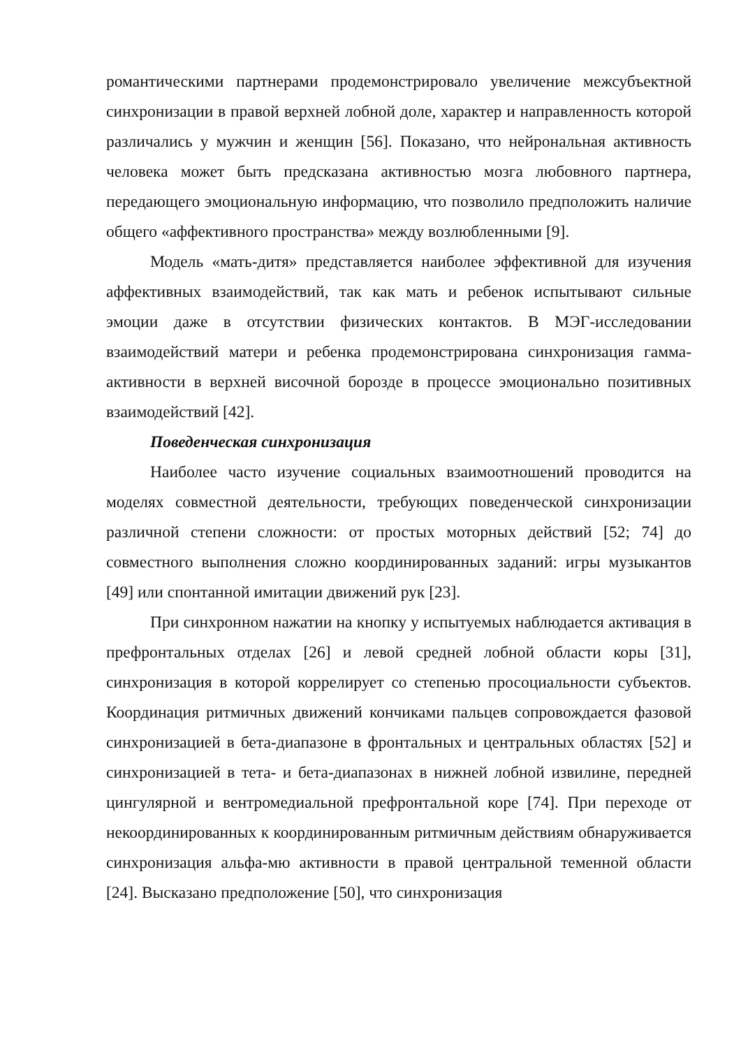романтическими партнерами продемонстрировало увеличение межсубъектной синхронизации в правой верхней лобной доле, характер и направленность которой различались у мужчин и женщин [56]. Показано, что нейрональная активность человека может быть предсказана активностью мозга любовного партнера, передающего эмоциональную информацию, что позволило предположить наличие общего «аффективного пространства» между возлюбленными [9].
Модель «мать-дитя» представляется наиболее эффективной для изучения аффективных взаимодействий, так как мать и ребенок испытывают сильные эмоции даже в отсутствии физических контактов. В МЭГ-исследовании взаимодействий матери и ребенка продемонстрирована синхронизация гамма-активности в верхней височной борозде в процессе эмоционально позитивных взаимодействий [42].
Поведенческая синхронизация
Наиболее часто изучение социальных взаимоотношений проводится на моделях совместной деятельности, требующих поведенческой синхронизации различной степени сложности: от простых моторных действий [52; 74] до совместного выполнения сложно координированных заданий: игры музыкантов [49] или спонтанной имитации движений рук [23].
При синхронном нажатии на кнопку у испытуемых наблюдается активация в префронтальных отделах [26] и левой средней лобной области коры [31], синхронизация в которой коррелирует со степенью просоциальности субъектов. Координация ритмичных движений кончиками пальцев сопровождается фазовой синхронизацией в бета-диапазоне в фронтальных и центральных областях [52] и синхронизацией в тета- и бета-диапазонах в нижней лобной извилине, передней цингулярной и вентромедиальной префронтальной коре [74]. При переходе от некоординированных к координированным ритмичным действиям обнаруживается синхронизация альфа-мю активности в правой центральной теменной области [24]. Высказано предположение [50], что синхронизация